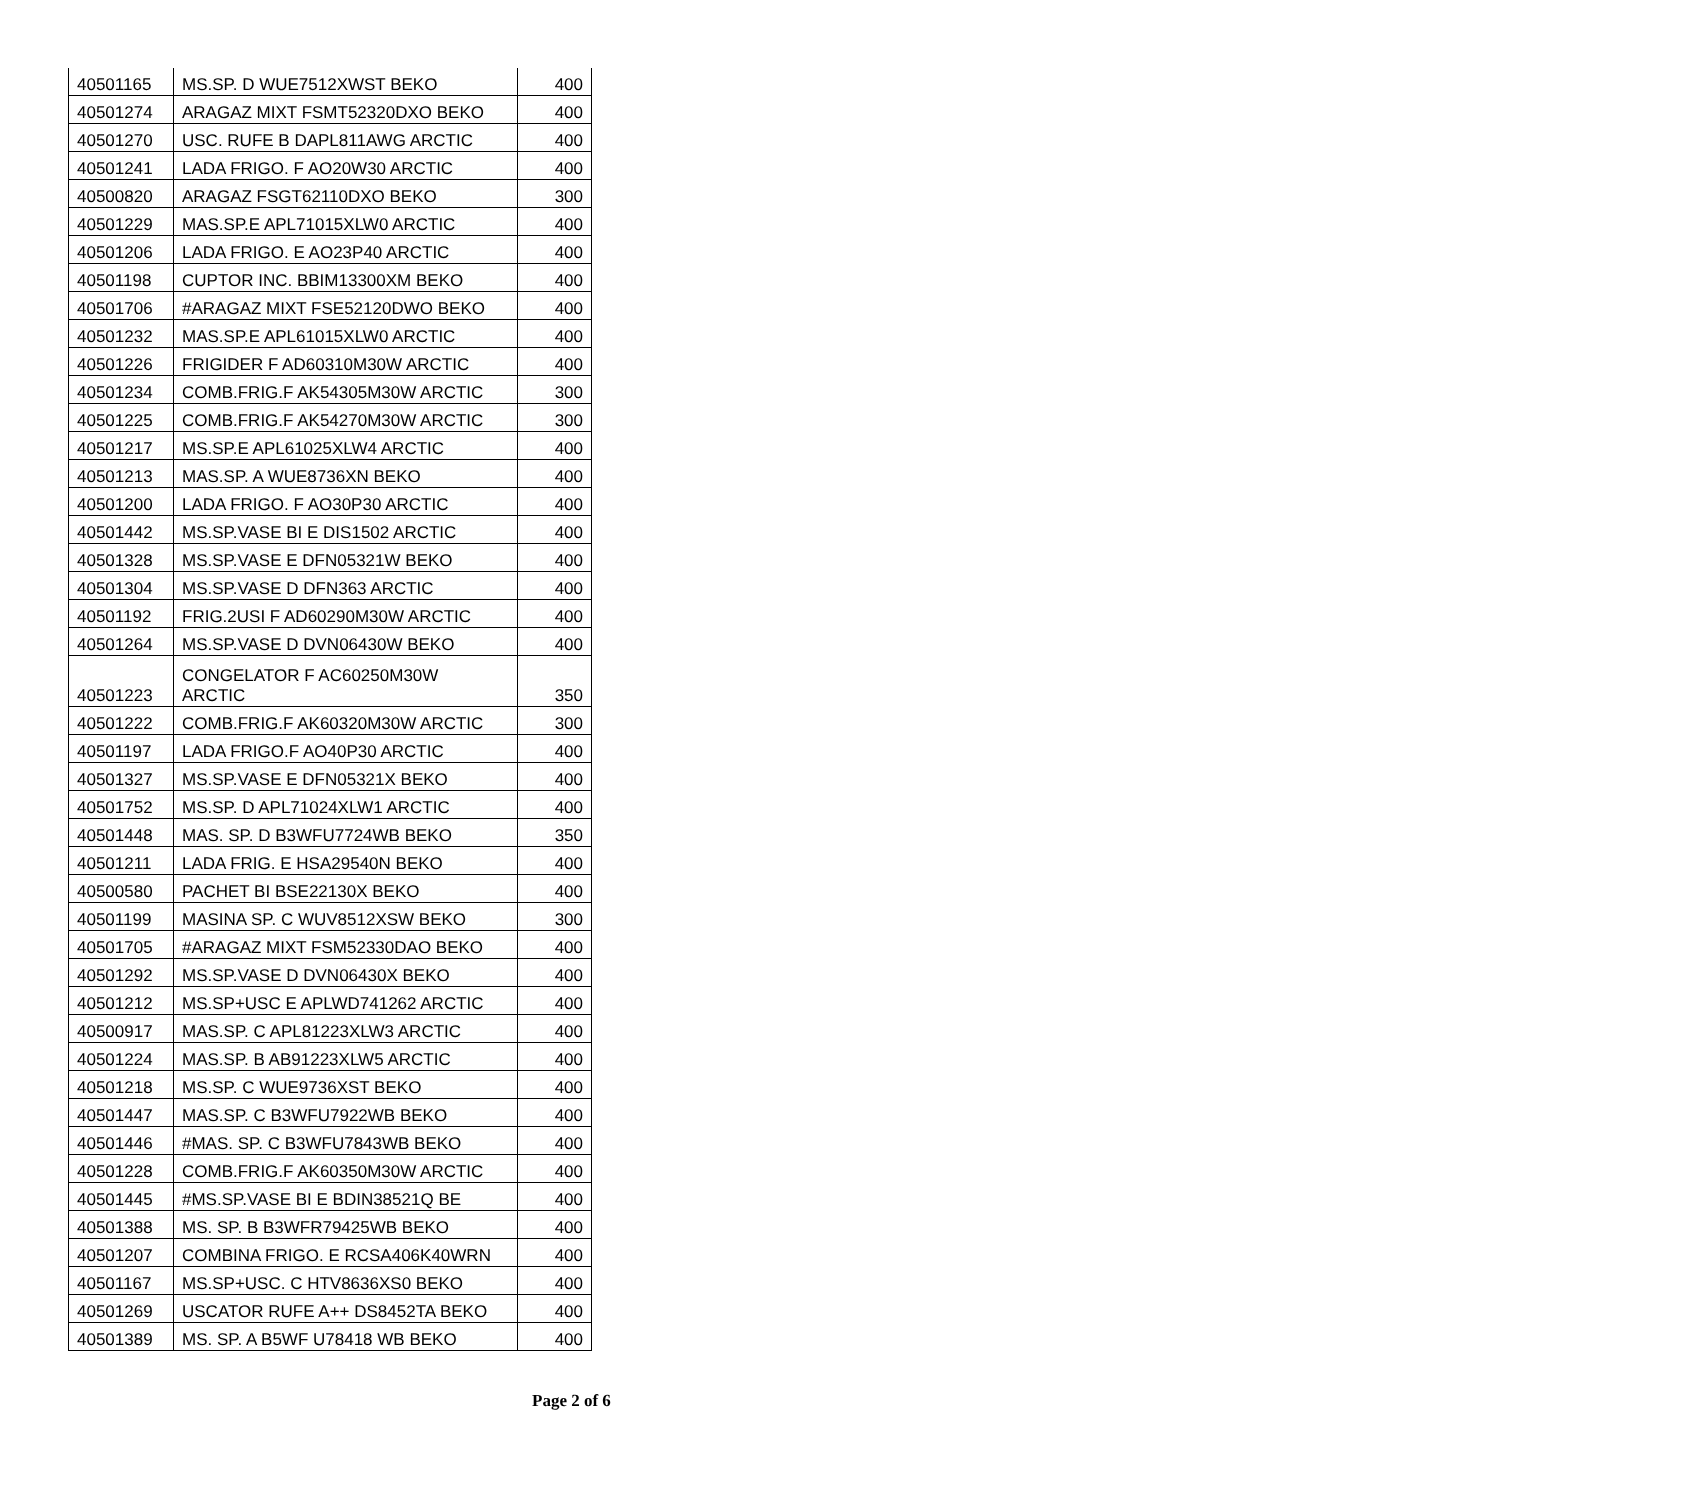| 40501165 | MS.SP. D WUE7512XWST BEKO | 400 |
| 40501274 | ARAGAZ MIXT FSMT52320DXO BEKO | 400 |
| 40501270 | USC. RUFE B DAPL811AWG ARCTIC | 400 |
| 40501241 | LADA FRIGO. F AO20W30 ARCTIC | 400 |
| 40500820 | ARAGAZ FSGT62110DXO BEKO | 300 |
| 40501229 | MAS.SP.E APL71015XLW0 ARCTIC | 400 |
| 40501206 | LADA FRIGO. E AO23P40 ARCTIC | 400 |
| 40501198 | CUPTOR INC. BBIM13300XM BEKO | 400 |
| 40501706 | #ARAGAZ MIXT FSE52120DWO BEKO | 400 |
| 40501232 | MAS.SP.E APL61015XLW0 ARCTIC | 400 |
| 40501226 | FRIGIDER F AD60310M30W ARCTIC | 400 |
| 40501234 | COMB.FRIG.F AK54305M30W ARCTIC | 300 |
| 40501225 | COMB.FRIG.F AK54270M30W ARCTIC | 300 |
| 40501217 | MS.SP.E APL61025XLW4 ARCTIC | 400 |
| 40501213 | MAS.SP. A WUE8736XN BEKO | 400 |
| 40501200 | LADA FRIGO. F AO30P30 ARCTIC | 400 |
| 40501442 | MS.SP.VASE BI E DIS1502 ARCTIC | 400 |
| 40501328 | MS.SP.VASE E DFN05321W BEKO | 400 |
| 40501304 | MS.SP.VASE D DFN363 ARCTIC | 400 |
| 40501192 | FRIG.2USI F AD60290M30W ARCTIC | 400 |
| 40501264 | MS.SP.VASE D DVN06430W BEKO | 400 |
| 40501223 | CONGELATOR F AC60250M30W ARCTIC | 350 |
| 40501222 | COMB.FRIG.F AK60320M30W ARCTIC | 300 |
| 40501197 | LADA FRIGO.F AO40P30 ARCTIC | 400 |
| 40501327 | MS.SP.VASE E DFN05321X BEKO | 400 |
| 40501752 | MS.SP. D APL71024XLW1 ARCTIC | 400 |
| 40501448 | MAS. SP. D B3WFU7724WB BEKO | 350 |
| 40501211 | LADA FRIG. E HSA29540N BEKO | 400 |
| 40500580 | PACHET BI BSE22130X BEKO | 400 |
| 40501199 | MASINA SP. C WUV8512XSW BEKO | 300 |
| 40501705 | #ARAGAZ MIXT FSM52330DAO BEKO | 400 |
| 40501292 | MS.SP.VASE D DVN06430X BEKO | 400 |
| 40501212 | MS.SP+USC E APLWD741262 ARCTIC | 400 |
| 40500917 | MAS.SP. C APL81223XLW3 ARCTIC | 400 |
| 40501224 | MAS.SP. B AB91223XLW5 ARCTIC | 400 |
| 40501218 | MS.SP. C WUE9736XST BEKO | 400 |
| 40501447 | MAS.SP. C B3WFU7922WB BEKO | 400 |
| 40501446 | #MAS. SP. C B3WFU7843WB BEKO | 400 |
| 40501228 | COMB.FRIG.F AK60350M30W ARCTIC | 400 |
| 40501445 | #MS.SP.VASE BI E BDIN38521Q BE | 400 |
| 40501388 | MS. SP. B B3WFR79425WB BEKO | 400 |
| 40501207 | COMBINA FRIGO. E RCSA406K40WRN | 400 |
| 40501167 | MS.SP+USC. C HTV8636XS0 BEKO | 400 |
| 40501269 | USCATOR RUFE A++ DS8452TA BEKO | 400 |
| 40501389 | MS. SP. A B5WF U78418 WB BEKO | 400 |
Page 2 of 6